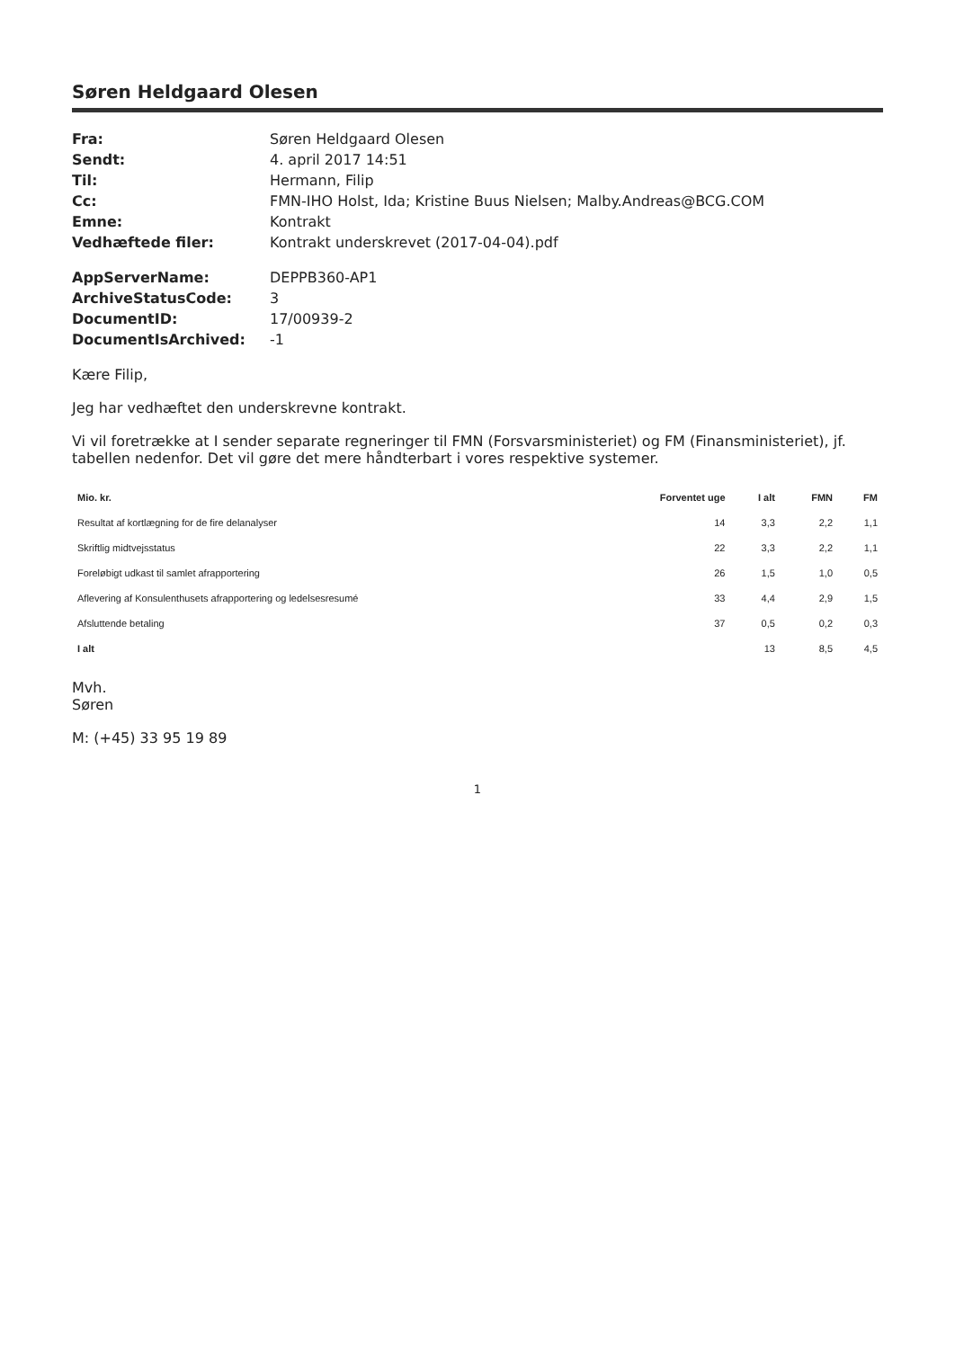Søren Heldgaard Olesen
Fra: Søren Heldgaard Olesen Sendt: 4. april 2017 14:51 Til: Hermann, Filip Cc: FMN-IHO Holst, Ida; Kristine Buus Nielsen; Malby.Andreas@BCG.COM Emne: Kontrakt Vedhæftede filer: Kontrakt underskrevet (2017-04-04).pdf
AppServerName: DEPPB360-AP1 ArchiveStatusCode: 3 DocumentID: 17/00939-2 DocumentIsArchived: -1
Kære Filip,
Jeg har vedhæftet den underskrevne kontrakt.
Vi vil foretrække at I sender separate regneringer til FMN (Forsvarsministeriet) og FM (Finansministeriet), jf. tabellen nedenfor. Det vil gøre det mere håndterbart i vores respektive systemer.
| Mio. kr. | Forventet uge | I alt | FMN | FM |
| --- | --- | --- | --- | --- |
| Resultat af kortlægning for de fire delanalyser | 14 | 3,3 | 2,2 | 1,1 |
| Skriftlig midtvejsstatus | 22 | 3,3 | 2,2 | 1,1 |
| Foreløbigt udkast til samlet afrapportering | 26 | 1,5 | 1,0 | 0,5 |
| Aflevering af Konsulenthusets afrapportering og ledelsesresumé | 33 | 4,4 | 2,9 | 1,5 |
| Afsluttende betaling | 37 | 0,5 | 0,2 | 0,3 |
| I alt | | 13 | 8,5 | 4,5 |
Mvh.
Søren
M: (+45) 33 95 19 89
1